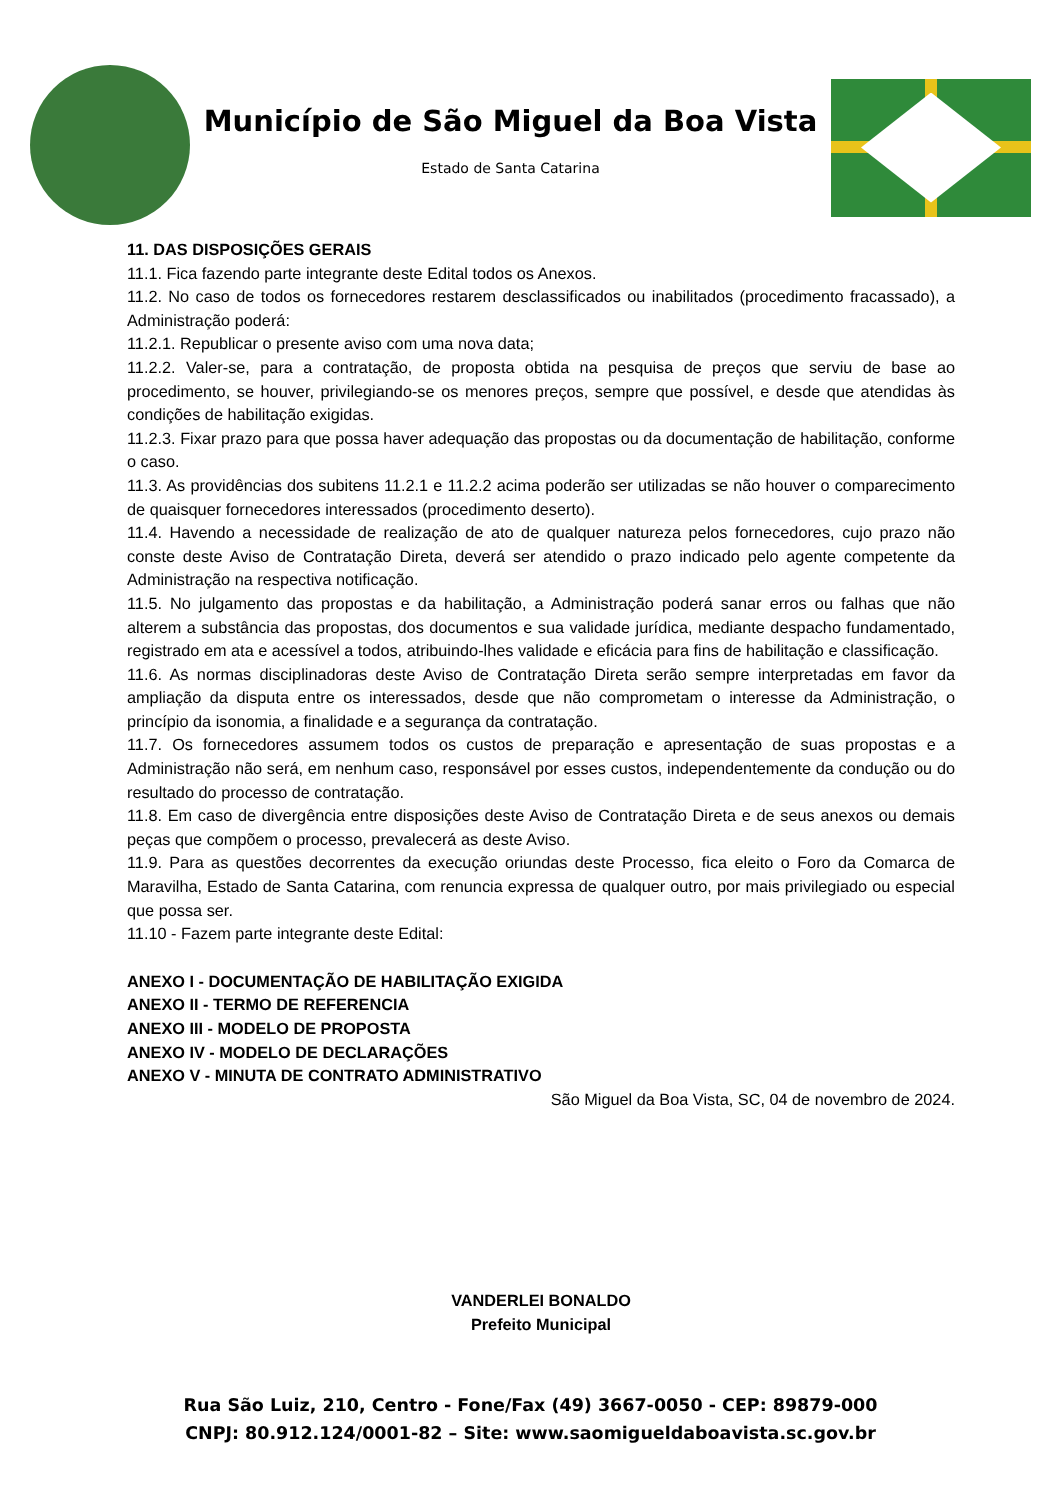Município de São Miguel da Boa Vista
Estado de Santa Catarina
11. DAS DISPOSIÇÕES GERAIS
11.1. Fica fazendo parte integrante deste Edital todos os Anexos.
11.2. No caso de todos os fornecedores restarem desclassificados ou inabilitados (procedimento fracassado), a Administração poderá:
11.2.1. Republicar o presente aviso com uma nova data;
11.2.2. Valer-se, para a contratação, de proposta obtida na pesquisa de preços que serviu de base ao procedimento, se houver, privilegiando-se os menores preços, sempre que possível, e desde que atendidas às condições de habilitação exigidas.
11.2.3. Fixar prazo para que possa haver adequação das propostas ou da documentação de habilitação, conforme o caso.
11.3. As providências dos subitens 11.2.1 e 11.2.2 acima poderão ser utilizadas se não houver o comparecimento de quaisquer fornecedores interessados (procedimento deserto).
11.4. Havendo a necessidade de realização de ato de qualquer natureza pelos fornecedores, cujo prazo não conste deste Aviso de Contratação Direta, deverá ser atendido o prazo indicado pelo agente competente da Administração na respectiva notificação.
11.5. No julgamento das propostas e da habilitação, a Administração poderá sanar erros ou falhas que não alterem a substância das propostas, dos documentos e sua validade jurídica, mediante despacho fundamentado, registrado em ata e acessível a todos, atribuindo-lhes validade e eficácia para fins de habilitação e classificação.
11.6. As normas disciplinadoras deste Aviso de Contratação Direta serão sempre interpretadas em favor da ampliação da disputa entre os interessados, desde que não comprometam o interesse da Administração, o princípio da isonomia, a finalidade e a segurança da contratação.
11.7. Os fornecedores assumem todos os custos de preparação e apresentação de suas propostas e a Administração não será, em nenhum caso, responsável por esses custos, independentemente da condução ou do resultado do processo de contratação.
11.8. Em caso de divergência entre disposições deste Aviso de Contratação Direta e de seus anexos ou demais peças que compõem o processo, prevalecerá as deste Aviso.
11.9. Para as questões decorrentes da execução oriundas deste Processo, fica eleito o Foro da Comarca de Maravilha, Estado de Santa Catarina, com renuncia expressa de qualquer outro, por mais privilegiado ou especial que possa ser.
11.10 - Fazem parte integrante deste Edital:
ANEXO I - DOCUMENTAÇÃO DE HABILITAÇÃO EXIGIDA
ANEXO II - TERMO DE REFERENCIA
ANEXO III - MODELO DE PROPOSTA
ANEXO IV - MODELO DE DECLARAÇÕES
ANEXO V - MINUTA DE CONTRATO ADMINISTRATIVO
São Miguel da Boa Vista, SC, 04 de novembro de 2024.
VANDERLEI BONALDO
Prefeito Municipal
Rua São Luiz, 210, Centro - Fone/Fax (49) 3667-0050 - CEP: 89879-000
CNPJ: 80.912.124/0001-82 – Site: www.saomigueldaboavista.sc.gov.br